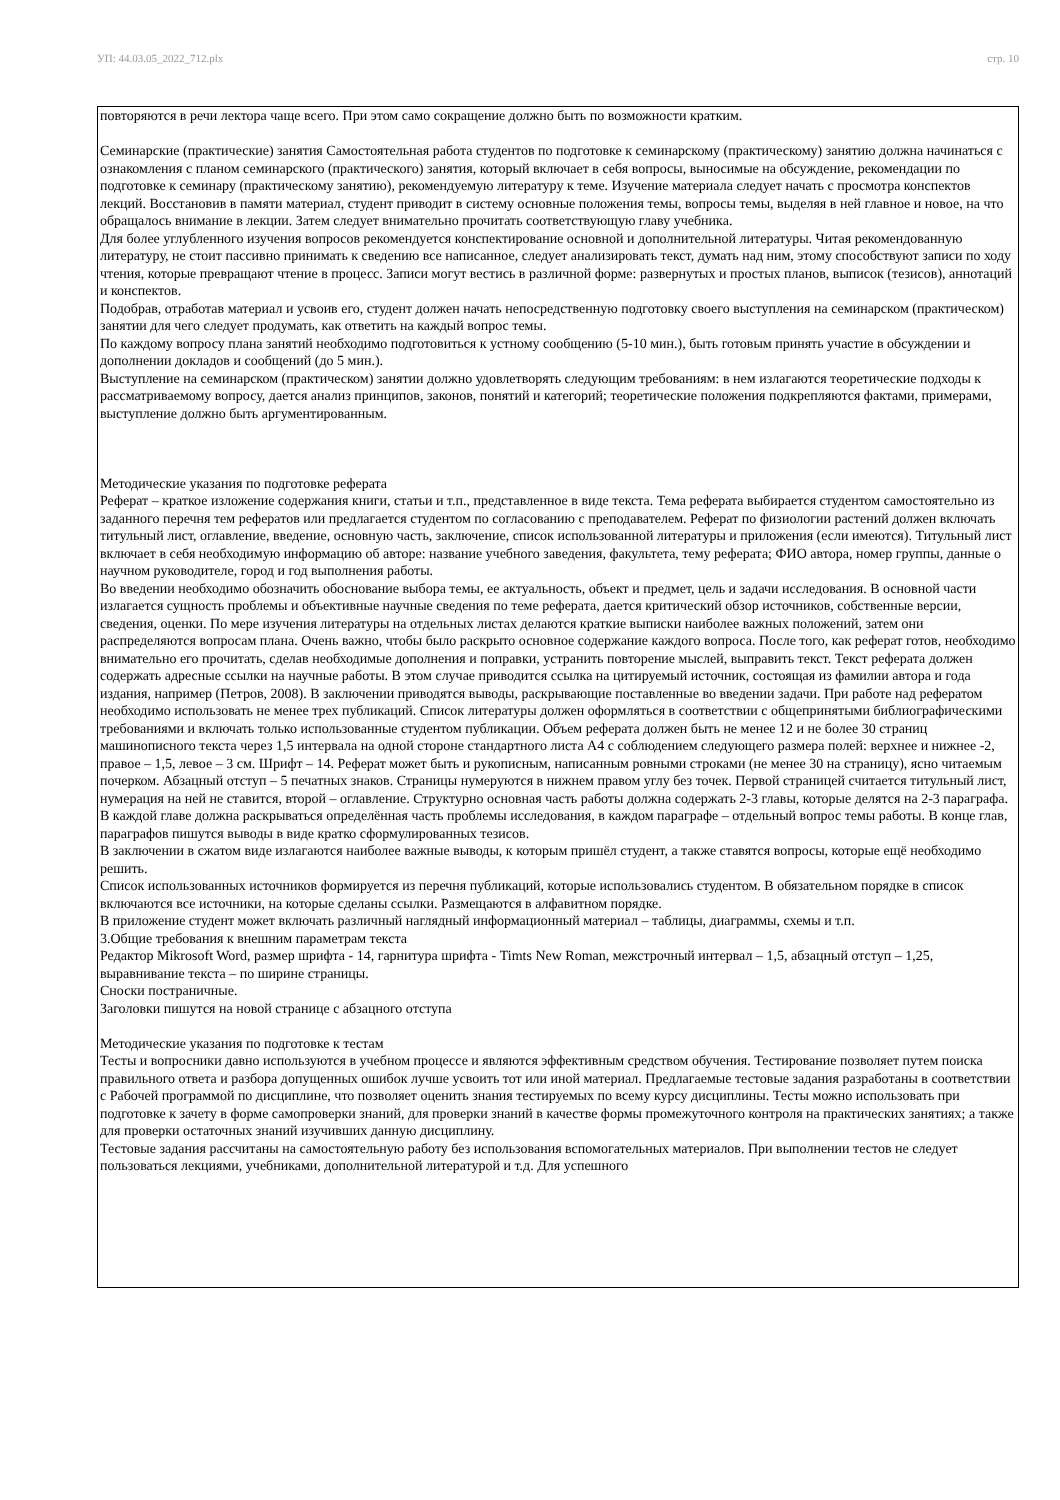УП: 44.03.05_2022_712.plx стр. 10
повторяются в речи лектора чаще всего. При этом само сокращение должно быть по возможности кратким.
Семинарские (практические) занятия Самостоятельная работа студентов по подготовке к семинарскому (практическому) занятию должна начинаться с ознакомления с планом семинарского (практического) занятия, который включает в себя вопросы, выносимые на обсуждение, рекомендации по подготовке к семинару (практическому занятию), рекомендуемую литературу к теме. Изучение материала следует начать с просмотра конспектов лекций. Восстановив в памяти материал, студент приводит в систему основные положения темы, вопросы темы, выделяя в ней главное и новое, на что обращалось внимание в лекции. Затем следует внимательно прочитать соответствующую главу учебника.
Для более углубленного изучения вопросов рекомендуется конспектирование основной и дополнительной литературы. Читая рекомендованную литературу, не стоит пассивно принимать к сведению все написанное, следует анализировать текст, думать над ним, этому способствуют записи по ходу чтения, которые превращают чтение в процесс. Записи могут вестись в различной форме: развернутых и простых планов, выписок (тезисов), аннотаций и конспектов.
Подобрав, отработав материал и усвоив его, студент должен начать непосредственную подготовку своего выступления на семинарском (практическом) занятии для чего следует продумать, как ответить на каждый вопрос темы.
По каждому вопросу плана занятий необходимо подготовиться к устному сообщению (5-10 мин.), быть готовым принять участие в обсуждении и дополнении докладов и сообщений (до 5 мин.).
Выступление на семинарском (практическом) занятии должно удовлетворять следующим требованиям: в нем излагаются теоретические подходы к рассматриваемому вопросу, дается анализ принципов, законов, понятий и категорий; теоретические положения подкрепляются фактами, примерами, выступление должно быть аргументированным.
Методические указания по подготовке реферата
Реферат – краткое изложение содержания книги, статьи и т.п., представленное в виде текста. Тема реферата выбирается студентом самостоятельно из заданного перечня тем рефератов или предлагается студентом по согласованию с преподавателем. Реферат по физиологии растений должен включать титульный лист, оглавление, введение, основную часть, заключение, список использованной литературы и приложения (если имеются). Титульный лист включает в себя необходимую информацию об авторе: название учебного заведения, факультета, тему реферата; ФИО автора, номер группы, данные о научном руководителе, город и год выполнения работы.
Во введении необходимо обозначить обоснование выбора темы, ее актуальность, объект и предмет, цель и задачи исследования. В основной части излагается сущность проблемы и объективные научные сведения по теме реферата, дается критический обзор источников, собственные версии, сведения, оценки. По мере изучения литературы на отдельных листах делаются краткие выписки наиболее важных положений, затем они распределяются вопросам плана. Очень важно, чтобы было раскрыто основное содержание каждого вопроса. После того, как реферат готов, необходимо внимательно его прочитать, сделав необходимые дополнения и поправки, устранить повторение мыслей, выправить текст. Текст реферата должен содержать адресные ссылки на научные работы. В этом случае приводится ссылка на цитируемый источник, состоящая из фамилии автора и года издания, например (Петров, 2008). В заключении приводятся выводы, раскрывающие поставленные во введении задачи. При работе над рефератом необходимо использовать не менее трех публикаций. Список литературы должен оформляться в соответствии с общепринятыми библиографическими требованиями и включать только использованные студентом публикации. Объем реферата должен быть не менее 12 и не более 30 страниц машинописного текста через 1,5 интервала на одной стороне стандартного листа А4 с соблюдением следующего размера полей: верхнее и нижнее -2, правое – 1,5, левое – 3 см. Шрифт – 14. Реферат может быть и рукописным, написанным ровными строками (не менее 30 на страницу), ясно читаемым почерком. Абзацный отступ – 5 печатных знаков. Страницы нумеруются в нижнем правом углу без точек. Первой страницей считается титульный лист, нумерация на ней не ставится, второй – оглавление. Структурно основная часть работы должна содержать 2-3 главы, которые делятся на 2-3 параграфа. В каждой главе должна раскрываться определённая часть проблемы исследования, в каждом параграфе – отдельный вопрос темы работы. В конце глав, параграфов пишутся выводы в виде кратко сформулированных тезисов.
В заключении в сжатом виде излагаются наиболее важные выводы, к которым пришёл студент, а также ставятся вопросы, которые ещё необходимо решить.
Список использованных источников формируется из перечня публикаций, которые использовались студентом. В обязательном порядке в список включаются все источники, на которые сделаны ссылки. Размещаются в алфавитном порядке.
В приложение студент может включать различный наглядный информационный материал – таблицы, диаграммы, схемы и т.п.
3.Общие требования к внешним параметрам текста
Редактор Mikrosoft Word, размер шрифта - 14, гарнитура шрифта - Timts New Roman, межстрочный интервал – 1,5, абзацный отступ – 1,25, выравнивание текста – по ширине страницы.
Сноски постраничные.
Заголовки пишутся на новой странице с абзацного отступа
Методические указания по подготовке к тестам
Тесты и вопросники давно используются в учебном процессе и являются эффективным средством обучения. Тестирование позволяет путем поиска правильного ответа и разбора допущенных ошибок лучше усвоить тот или иной материал. Предлагаемые тестовые задания разработаны в соответствии с Рабочей программой по дисциплине, что позволяет оценить знания тестируемых по всему курсу дисциплины. Тесты можно использовать при подготовке к зачету в форме самопроверки знаний, для проверки знаний в качестве формы промежуточного контроля на практических занятиях; а также для проверки остаточных знаний изучивших данную дисциплину.
Тестовые задания рассчитаны на самостоятельную работу без использования вспомогательных материалов. При выполнении тестов не следует пользоваться лекциями, учебниками, дополнительной литературой и т.д. Для успешного